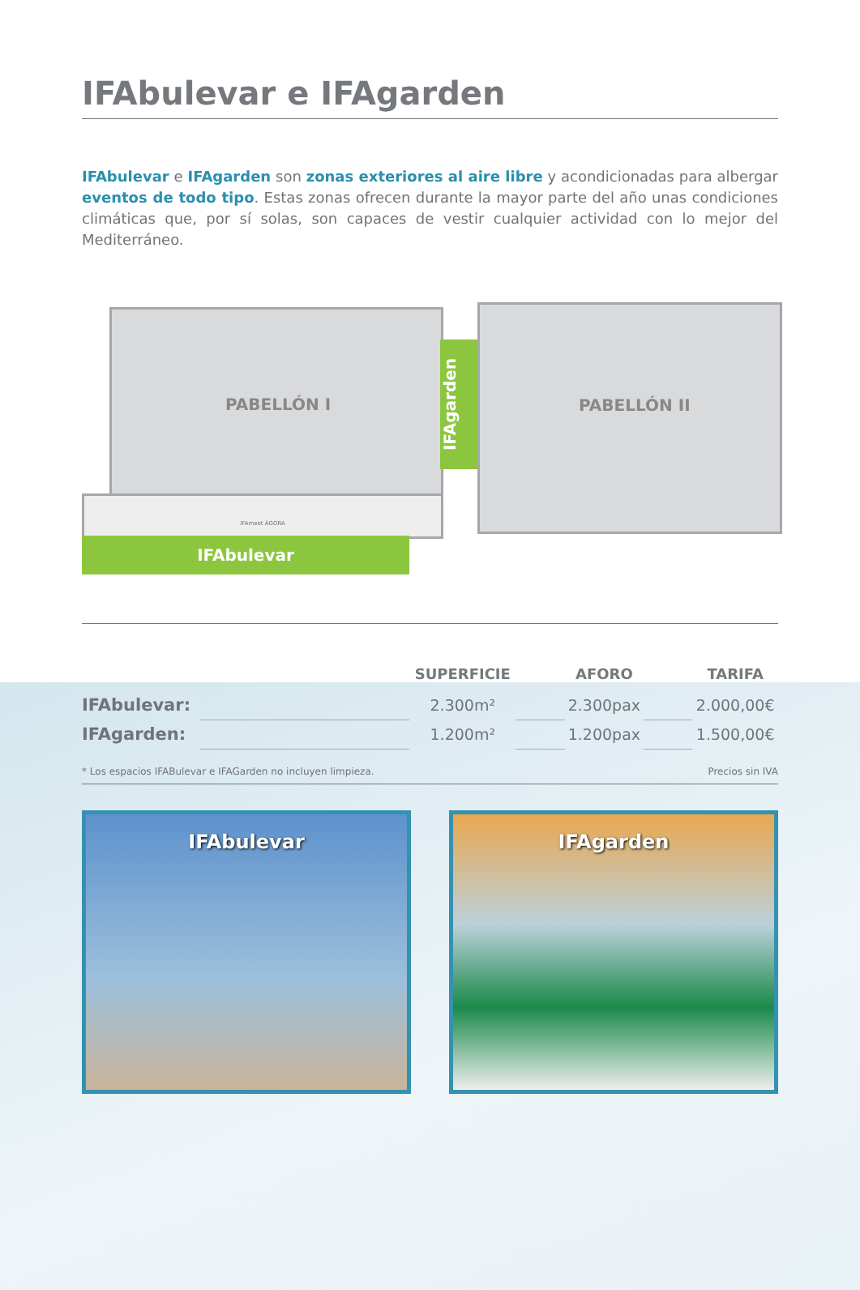IFAbulevar e IFAgarden
IFAbulevar e IFAgarden son zonas exteriores al aire libre y acondicionadas para albergar eventos de todo tipo. Estas zonas ofrecen durante la mayor parte del año unas condiciones climáticas que, por sí solas, son capaces de vestir cualquier actividad con lo mejor del Mediterráneo.
PABELLÓN I
IFAgarden
PABELLÓN II
IFAmeet ÁGORA
IFAbulevar
| | | SUPERFICIE | | AFORO | | TARIFA |
| --- | --- | --- | --- | --- | --- | --- |
| IFAbulevar: | | 2.300m² | | 2.300pax | | 2.000,00€ |
| IFAgarden: | | 1.200m² | | 1.200pax | | 1.500,00€ |
* Los espacios IFABulevar e IFAGarden no incluyen limpieza. Precios sin IVA
IFAbulevar IFAgarden